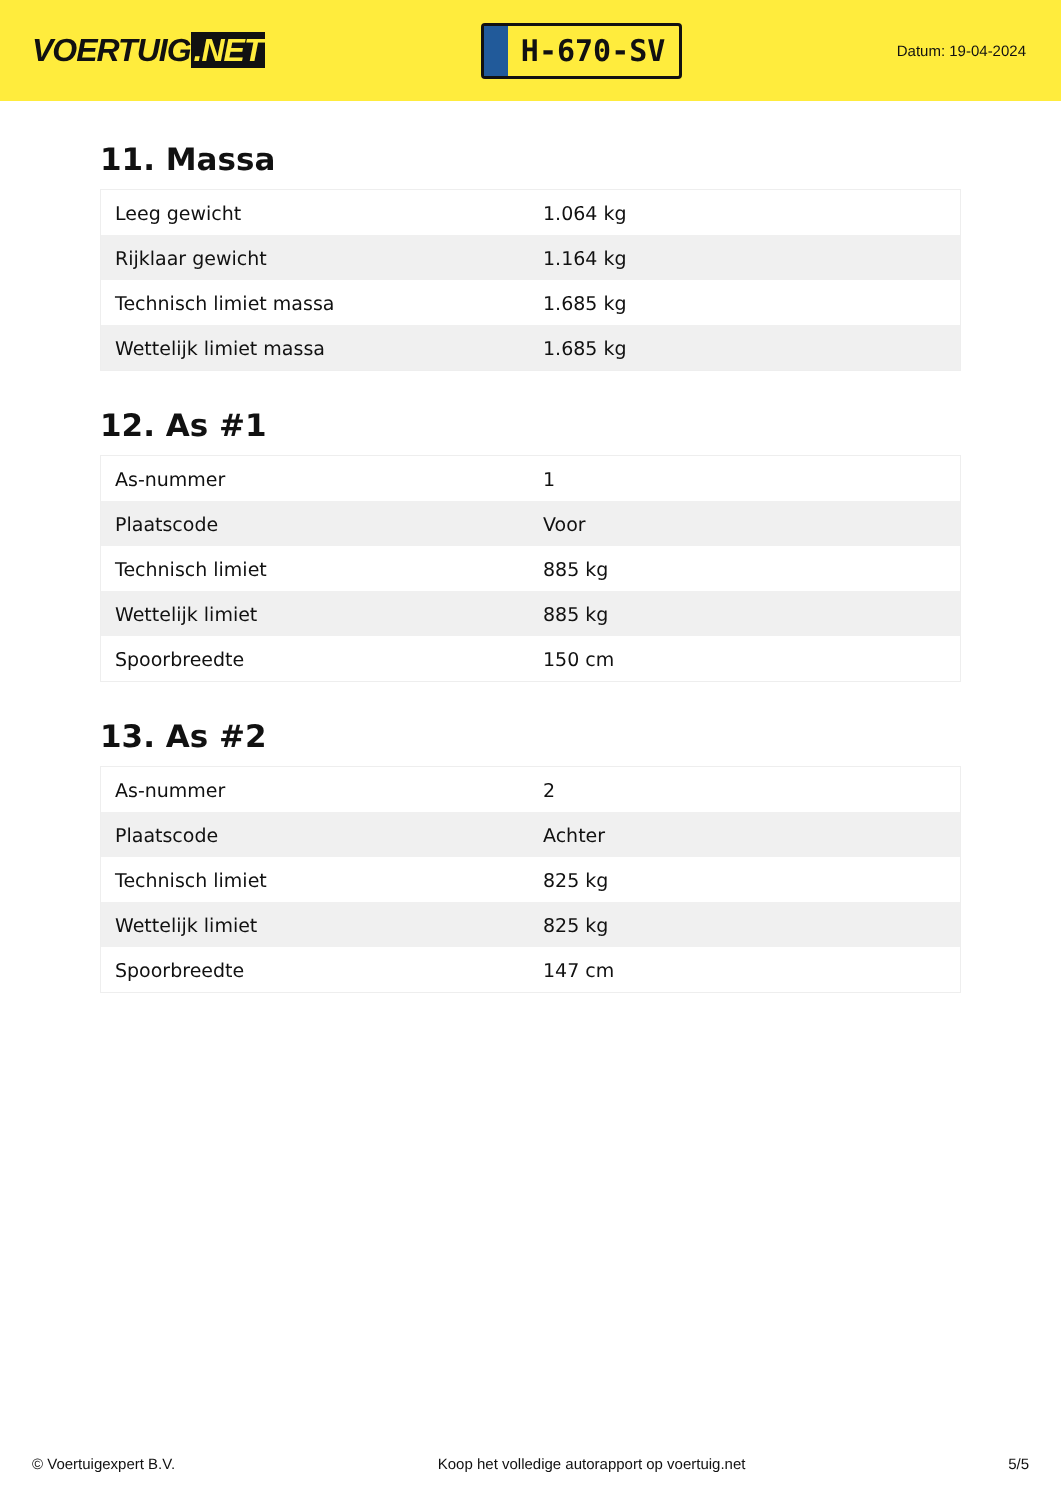VOERTUIG.NET
H-670-SV
Datum: 19-04-2024
11. Massa
| Leeg gewicht | 1.064 kg |
| Rijklaar gewicht | 1.164 kg |
| Technisch limiet massa | 1.685 kg |
| Wettelijk limiet massa | 1.685 kg |
12. As #1
| As-nummer | 1 |
| Plaatscode | Voor |
| Technisch limiet | 885 kg |
| Wettelijk limiet | 885 kg |
| Spoorbreedte | 150 cm |
13. As #2
| As-nummer | 2 |
| Plaatscode | Achter |
| Technisch limiet | 825 kg |
| Wettelijk limiet | 825 kg |
| Spoorbreedte | 147 cm |
© Voertuigexpert B.V. Koop het volledige autorapport op voertuig.net 5/5